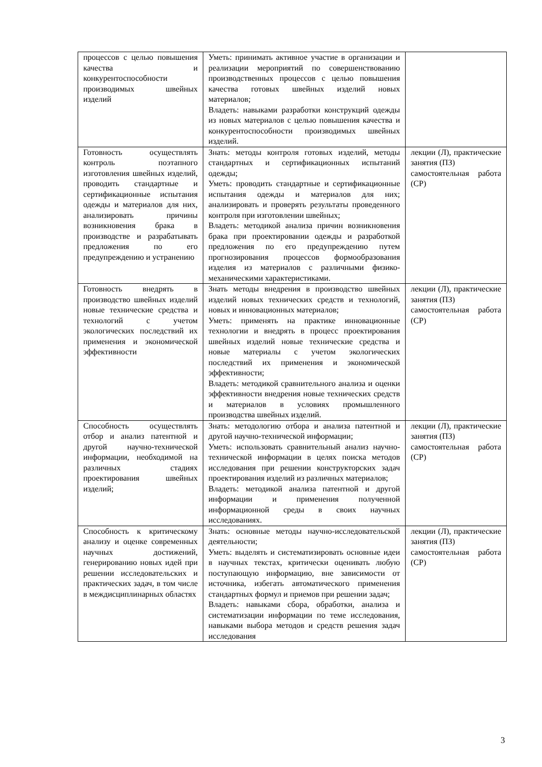| процессов с целью повышения качества и конкурентоспособности производимых швейных изделий | Уметь: принимать активное участие в организации и реализации мероприятий по совершенствованию производственных процессов с целью повышения качества готовых швейных изделий новых материалов; Владеть: навыками разработки конструкций одежды из новых материалов с целью повышения качества и конкурентоспособности производимых швейных изделий. | |
| Готовность осуществлять контроль поэтапного изготовления швейных изделий, проводить стандартные и сертификационные испытания одежды и материалов для них, анализировать причины возникновения брака в производстве и разрабатывать предложения по его предупреждению и устранению | Знать: методы контроля готовых изделий, методы стандартных и сертификационных испытаний одежды; Уметь: проводить стандартные и сертификационные испытания одежды и материалов для них; анализировать и проверять результаты проведенного контроля при изготовлении швейных; Владеть: методикой анализа причин возникновения брака при проектировании одежды и разработкой предложения по его предупреждению путем прогнозирования процессов формообразования изделия из материалов с различными физико-механическими характеристиками. | лекции (Л), практические занятия (ПЗ) самостоятельная работа (СР) |
| Готовность внедрять в производство швейных изделий новые технические средства и технологий с учетом экологических последствий их применения и экономической эффективности | Знать методы внедрения в производство швейных изделий новых технических средств и технологий, новых и инновационных материалов; Уметь: применять на практике инновационные технологии и внедрять в процесс проектирования швейных изделий новые технические средства и новые материалы с учетом экологических последствий их применения и экономической эффективности; Владеть: методикой сравнительного анализа и оценки эффективности внедрения новые технических средств и материалов в условиях промышленного производства швейных изделий. | лекции (Л), практические занятия (ПЗ) самостоятельная работа (СР) |
| Способность осуществлять отбор и анализ патентной и другой научно-технической информации, необходимой на различных стадиях проектирования швейных изделий; | Знать: методологию отбора и анализа патентной и другой научно-технической информации; Уметь: использовать сравнительный анализ научно-технической информации в целях поиска методов исследования при решении конструкторских задач проектирования изделий из различных материалов; Владеть: методикой анализа патентной и другой информации и применения полученной информационной среды в своих научных исследованиях. | лекции (Л), практические занятия (ПЗ) самостоятельная работа (СР) |
| Способность к критическому анализу и оценке современных научных достижений, генерированию новых идей при решении исследовательских и практических задач, в том числе в междисциплинарных областях | Знать: основные методы научно-исследовательской деятельности; Уметь: выделять и систематизировать основные идеи в научных текстах, критически оценивать любую поступающую информацию, вне зависимости от источника, избегать автоматического применения стандартных формул и приемов при решении задач; Владеть: навыками сбора, обработки, анализа и систематизации информации по теме исследования, навыками выбора методов и средств решения задач исследования | лекции (Л), практические занятия (ПЗ) самостоятельная работа (СР) |
3